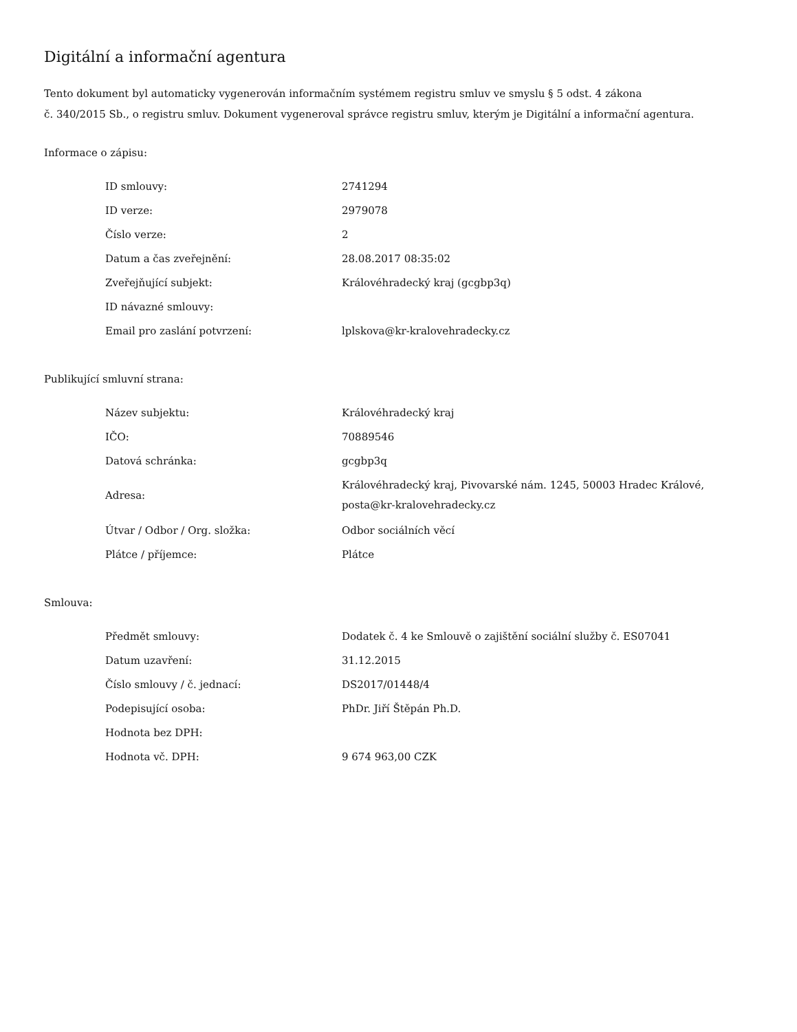Digitální a informační agentura
Tento dokument byl automaticky vygenerován informačním systémem registru smluv ve smyslu § 5 odst. 4 zákona
č. 340/2015 Sb., o registru smluv. Dokument vygeneroval správce registru smluv, kterým je Digitální a informační agentura.
Informace o zápisu:
| ID smlouvy: | 2741294 |
| ID verze: | 2979078 |
| Číslo verze: | 2 |
| Datum a čas zveřejnění: | 28.08.2017 08:35:02 |
| Zveřejňující subjekt: | Královéhradecký kraj (gcgbp3q) |
| ID návazné smlouvy: | |
| Email pro zaslání potvrzení: | lplskova@kr-kralovehradecky.cz |
Publikující smluvní strana:
| Název subjektu: | Královéhradecký kraj |
| IČO: | 70889546 |
| Datová schránka: | gcgbp3q |
| Adresa: | Královéhradecký kraj, Pivovarské nám. 1245, 50003 Hradec Králové, posta@kr-kralovehradecky.cz |
| Útvar / Odbor / Org. složka: | Odbor sociálních věcí |
| Plátce / příjemce: | Plátce |
Smlouva:
| Předmět smlouvy: | Dodatek č. 4 ke Smlouvě o zajištění sociální služby č. ES07041 |
| Datum uzavření: | 31.12.2015 |
| Číslo smlouvy / č. jednací: | DS2017/01448/4 |
| Podepisující osoba: | PhDr. Jiří Štěpán Ph.D. |
| Hodnota bez DPH: | |
| Hodnota vč. DPH: | 9 674 963,00 CZK |